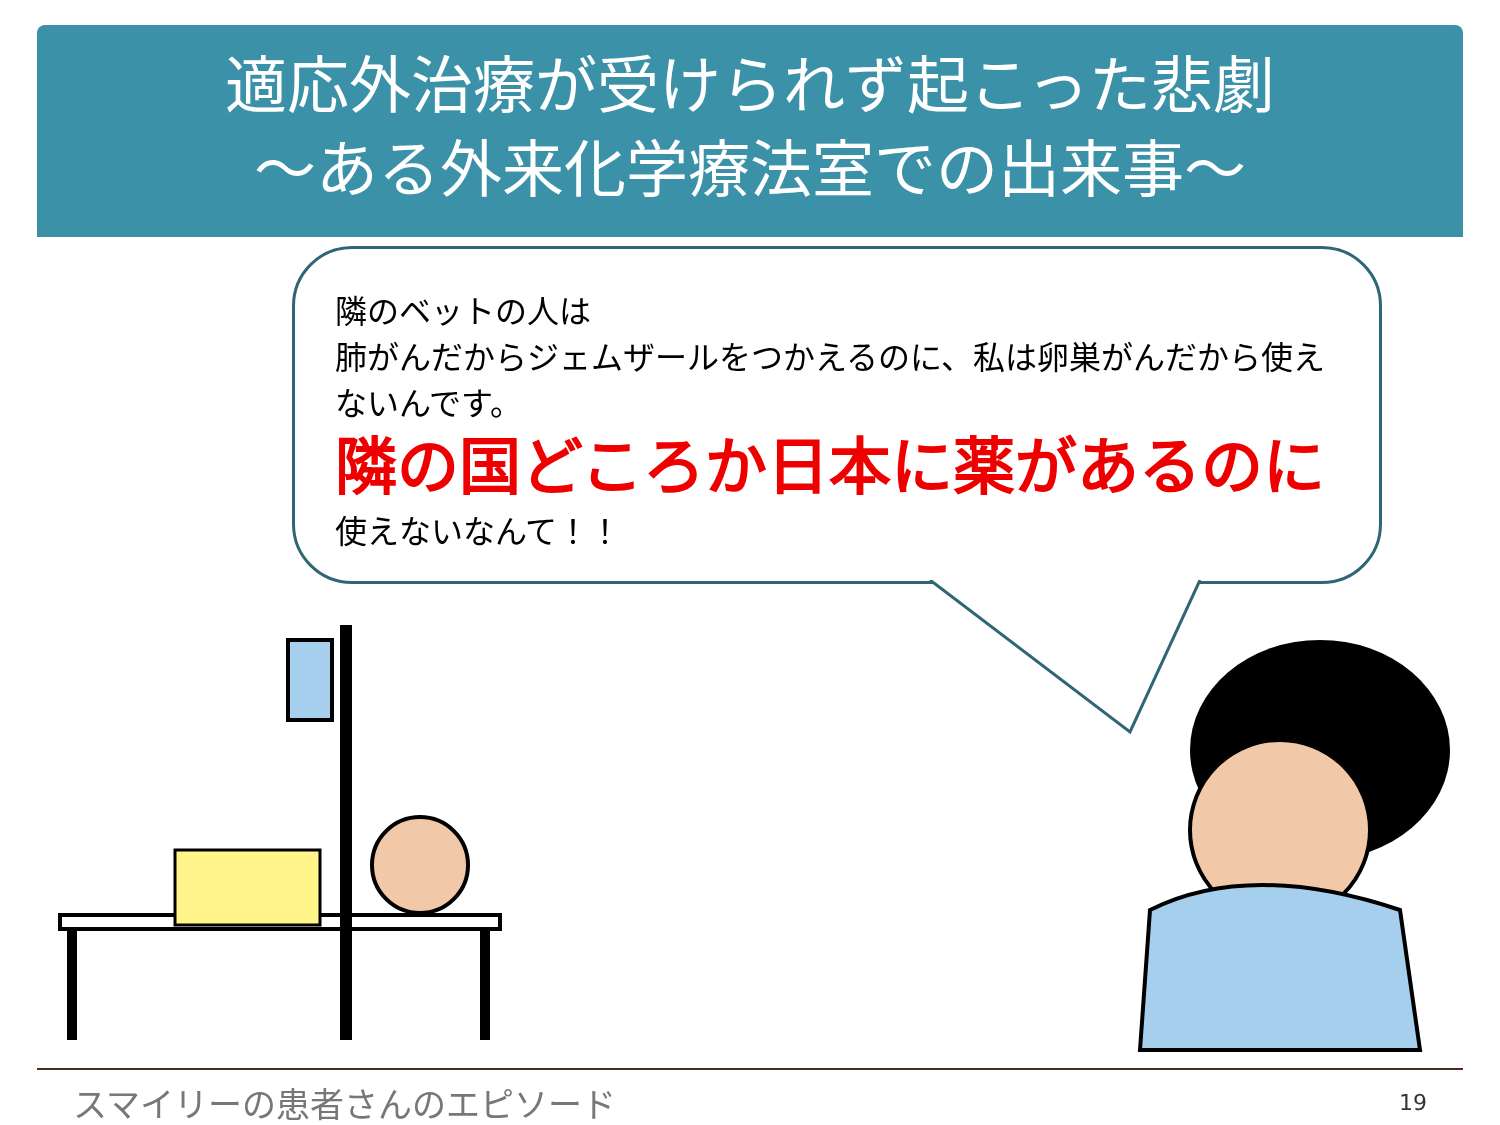適応外治療が受けられず起こった悲劇
～ある外来化学療法室での出来事～
隣のベットの人は
肺がんだからジェムザールをつかえるのに、私は卵巣がんだから使えないんです。
隣の国どころか日本に薬があるのに
使えないなんて！！
スマイリーの患者さんのエピソード 19